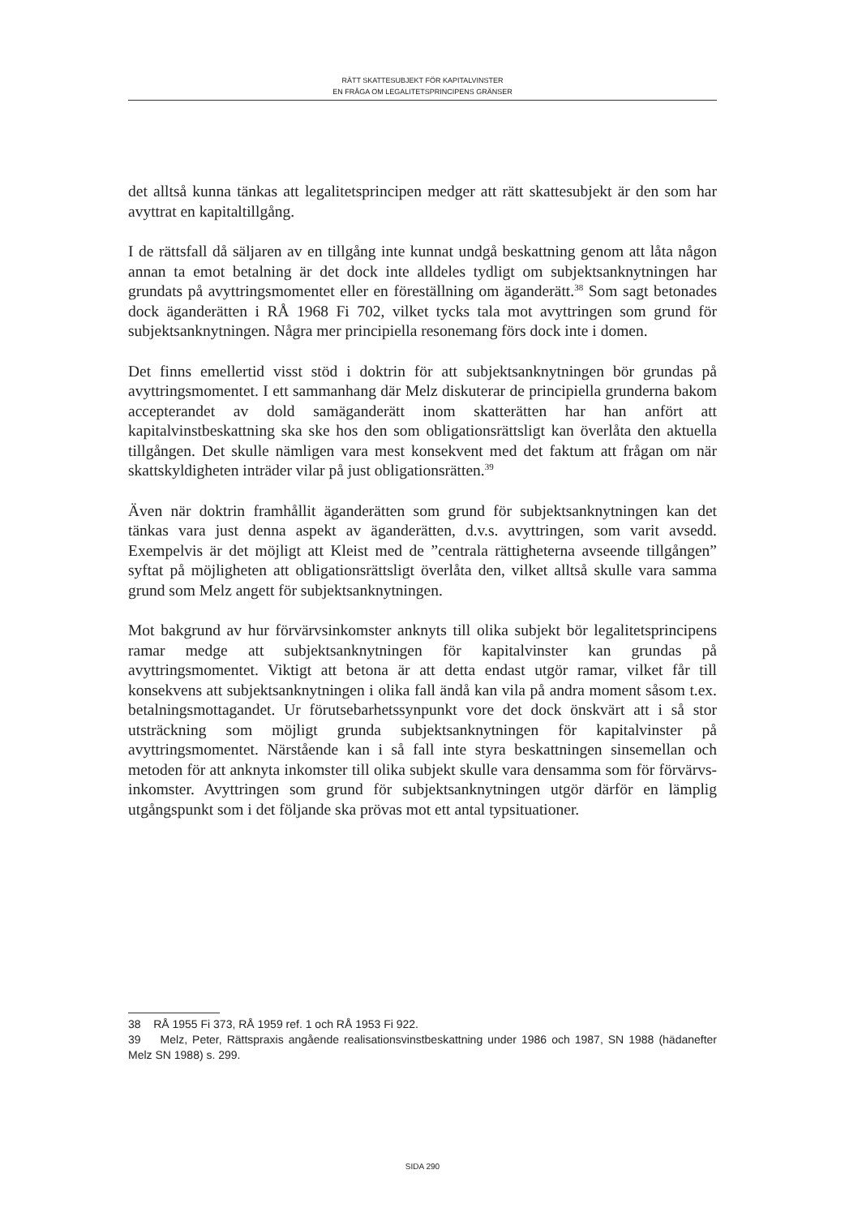RÄTT SKATTESUBJEKT FÖR KAPITALVINSTER
EN FRÅGA OM LEGALITETSPRINCIPENS GRÄNSER
det alltså kunna tänkas att legalitetsprincipen medger att rätt skattesubjekt är den som har avyttrat en kapitaltillgång.
I de rättsfall då säljaren av en tillgång inte kunnat undgå beskattning genom att låta någon annan ta emot betalning är det dock inte alldeles tydligt om subjekts­anknytningen har grundats på avyttringsmomentet eller en föreställning om äganderätt.<sup>38</sup> Som sagt betonades dock äganderätten i RÅ 1968 Fi 702, vilket tycks tala mot avyttringen som grund för subjektsanknytningen. Några mer principiella resonemang förs dock inte i domen.
Det finns emellertid visst stöd i doktrin för att subjektsanknytningen bör grundas på avyttringsmomentet. I ett sammanhang där Melz diskuterar de principiella grunderna bakom accepterandet av dold samäganderätt inom skatterätten har han anfört att kapitalvinstbeskattning ska ske hos den som obligationsrättsligt kan överlåta den aktuella tillgången. Det skulle nämligen vara mest konsekvent med det faktum att frågan om när skattskyldigheten inträder vilar på just obligationsrätten.<sup>39</sup>
Även när doktrin framhållit äganderätten som grund för subjektsanknytningen kan det tänkas vara just denna aspekt av äganderätten, d.v.s. avyttringen, som varit avsedd. Exempelvis är det möjligt att Kleist med de ”centrala rättigheterna avseende tillgången” syftat på möjligheten att obligationsrättsligt överlåta den, vilket alltså skulle vara samma grund som Melz angett för subjektsanknytningen.
Mot bakgrund av hur förvärvsinkomster anknyts till olika subjekt bör legalitets­principens ramar medge att subjektsanknytningen för kapitalvinster kan grundas på avyttringsmomentet. Viktigt att betona är att detta endast utgör ramar, vilket får till konsekvens att subjektsanknytningen i olika fall ändå kan vila på andra moment såsom t.ex. betalningsmottagandet. Ur förutse­barhetssynpunkt vore det dock önskvärt att i så stor utsträckning som möj­ligt grunda subjektsanknytningen för kapitalvinster på avyttringsmomentet. Närstående kan i så fall inte styra beskattningen sinsemellan och metoden för att anknyta inkomster till olika subjekt skulle vara densamma som för förvärvs­inkomster. Avyttringen som grund för subjektsanknytningen utgör därför en lämplig utgångspunkt som i det följande ska prövas mot ett antal typsituationer.
38 RÅ 1955 Fi 373, RÅ 1959 ref. 1 och RÅ 1953 Fi 922.
39 Melz, Peter, Rättspraxis angående realisationsvinstbeskattning under 1986 och 1987, SN 1988 (hädanefter Melz SN 1988) s. 299.
SIDA 290